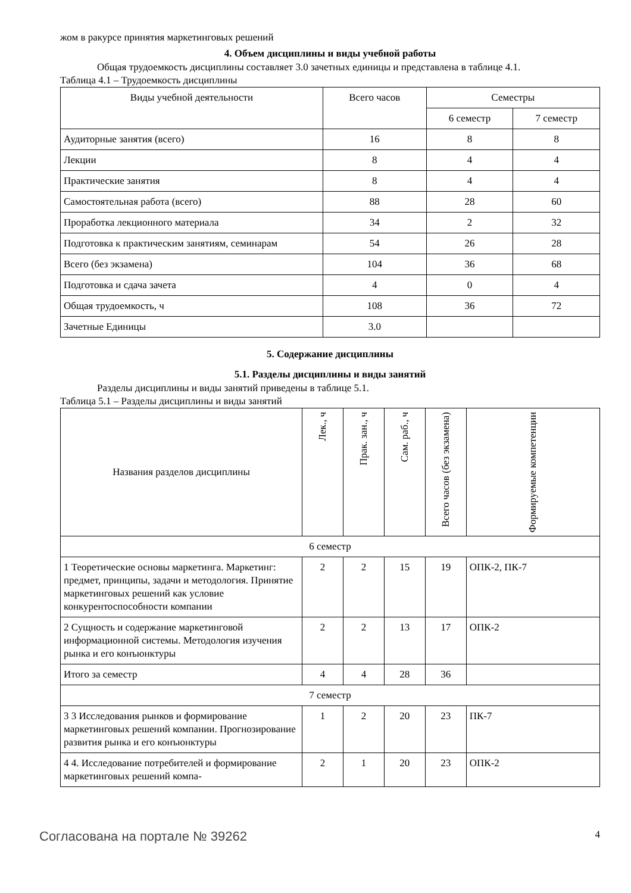жом в ракурсе принятия маркетинговых решений
4. Объем дисциплины и виды учебной работы
Общая трудоемкость дисциплины составляет 3.0 зачетных единицы и представлена в таблице 4.1.
Таблица 4.1 – Трудоемкость дисциплины
| Виды учебной деятельности | Всего часов | Семестры | |
| --- | --- | --- | --- |
| | | 6 семестр | 7 семестр |
| Аудиторные занятия (всего) | 16 | 8 | 8 |
| Лекции | 8 | 4 | 4 |
| Практические занятия | 8 | 4 | 4 |
| Самостоятельная работа (всего) | 88 | 28 | 60 |
| Проработка лекционного материала | 34 | 2 | 32 |
| Подготовка к практическим занятиям, семинарам | 54 | 26 | 28 |
| Всего (без экзамена) | 104 | 36 | 68 |
| Подготовка и сдача зачета | 4 | 0 | 4 |
| Общая трудоемкость, ч | 108 | 36 | 72 |
| Зачетные Единицы | 3.0 | | |
5. Содержание дисциплины
5.1. Разделы дисциплины и виды занятий
Разделы дисциплины и виды занятий приведены в таблице 5.1.
Таблица 5.1 – Разделы дисциплины и виды занятий
| Названия разделов дисциплины | Лек., ч | Прак. зан., ч | Сам. раб., ч | Всего часов (без экзамена) | Формируемые компетенции |
| --- | --- | --- | --- | --- | --- |
| 6 семестр | | | | | |
| 1 Теоретические основы маркетинга. Маркетинг: предмет, принципы, задачи и методология. Принятие маркетинговых решений как условие конкурентоспособности компании | 2 | 2 | 15 | 19 | ОПК-2, ПК-7 |
| 2 Сущность и содержание маркетинговой информационной системы. Методология изучения рынка и его конъюнктуры | 2 | 2 | 13 | 17 | ОПК-2 |
| Итого за семестр | 4 | 4 | 28 | 36 | |
| 7 семестр | | | | | |
| 3 3 Исследования рынков и формирование маркетинговых решений компании. Прогнозирование развития рынка и его конъюнктуры | 1 | 2 | 20 | 23 | ПК-7 |
| 4 4. Исследование потребителей и формирование маркетинговых решений компа- | 2 | 1 | 20 | 23 | ОПК-2 |
Согласована на портале № 39262 4